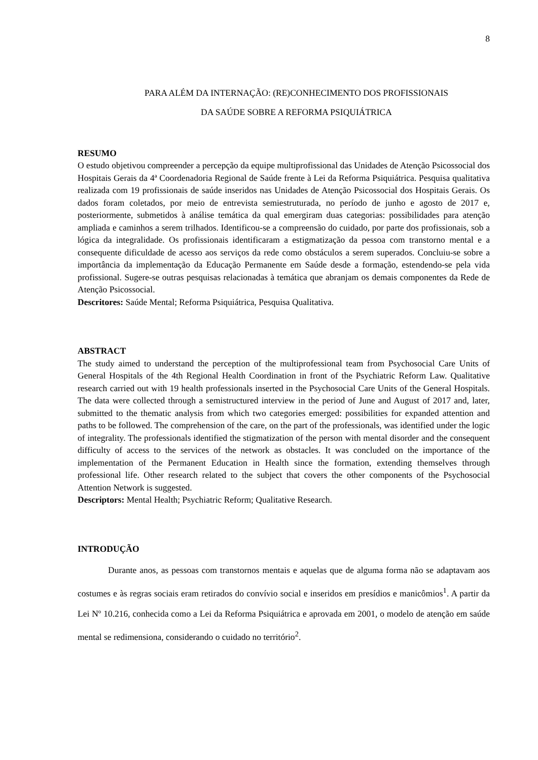8
PARA ALÉM DA INTERNAÇÃO: (RE)CONHECIMENTO DOS PROFISSIONAIS
DA SAÚDE SOBRE A REFORMA PSIQUIÁTRICA
RESUMO
O estudo objetivou compreender a percepção da equipe multiprofissional das Unidades de Atenção Psicossocial dos Hospitais Gerais da 4ª Coordenadoria Regional de Saúde frente à Lei da Reforma Psiquiátrica. Pesquisa qualitativa realizada com 19 profissionais de saúde inseridos nas Unidades de Atenção Psicossocial dos Hospitais Gerais. Os dados foram coletados, por meio de entrevista semiestruturada, no período de junho e agosto de 2017 e, posteriormente, submetidos à análise temática da qual emergiram duas categorias: possibilidades para atenção ampliada e caminhos a serem trilhados. Identificou-se a compreensão do cuidado, por parte dos profissionais, sob a lógica da integralidade. Os profissionais identificaram a estigmatização da pessoa com transtorno mental e a consequente dificuldade de acesso aos serviços da rede como obstáculos a serem superados. Concluiu-se sobre a importância da implementação da Educação Permanente em Saúde desde a formação, estendendo-se pela vida profissional. Sugere-se outras pesquisas relacionadas à temática que abranjam os demais componentes da Rede de Atenção Psicossocial.
Descritores: Saúde Mental; Reforma Psiquiátrica, Pesquisa Qualitativa.
ABSTRACT
The study aimed to understand the perception of the multiprofessional team from Psychosocial Care Units of General Hospitals of the 4th Regional Health Coordination in front of the Psychiatric Reform Law. Qualitative research carried out with 19 health professionals inserted in the Psychosocial Care Units of the General Hospitals. The data were collected through a semistructured interview in the period of June and August of 2017 and, later, submitted to the thematic analysis from which two categories emerged: possibilities for expanded attention and paths to be followed. The comprehension of the care, on the part of the professionals, was identified under the logic of integrality. The professionals identified the stigmatization of the person with mental disorder and the consequent difficulty of access to the services of the network as obstacles. It was concluded on the importance of the implementation of the Permanent Education in Health since the formation, extending themselves through professional life. Other research related to the subject that covers the other components of the Psychosocial Attention Network is suggested.
Descriptors: Mental Health; Psychiatric Reform; Qualitative Research.
INTRODUÇÃO
Durante anos, as pessoas com transtornos mentais e aquelas que de alguma forma não se adaptavam aos costumes e às regras sociais eram retirados do convívio social e inseridos em presídios e manicômios<sup>1</sup>. A partir da Lei Nº 10.216, conhecida como a Lei da Reforma Psiquiátrica e aprovada em 2001, o modelo de atenção em saúde mental se redimensiona, considerando o cuidado no território<sup>2</sup>.